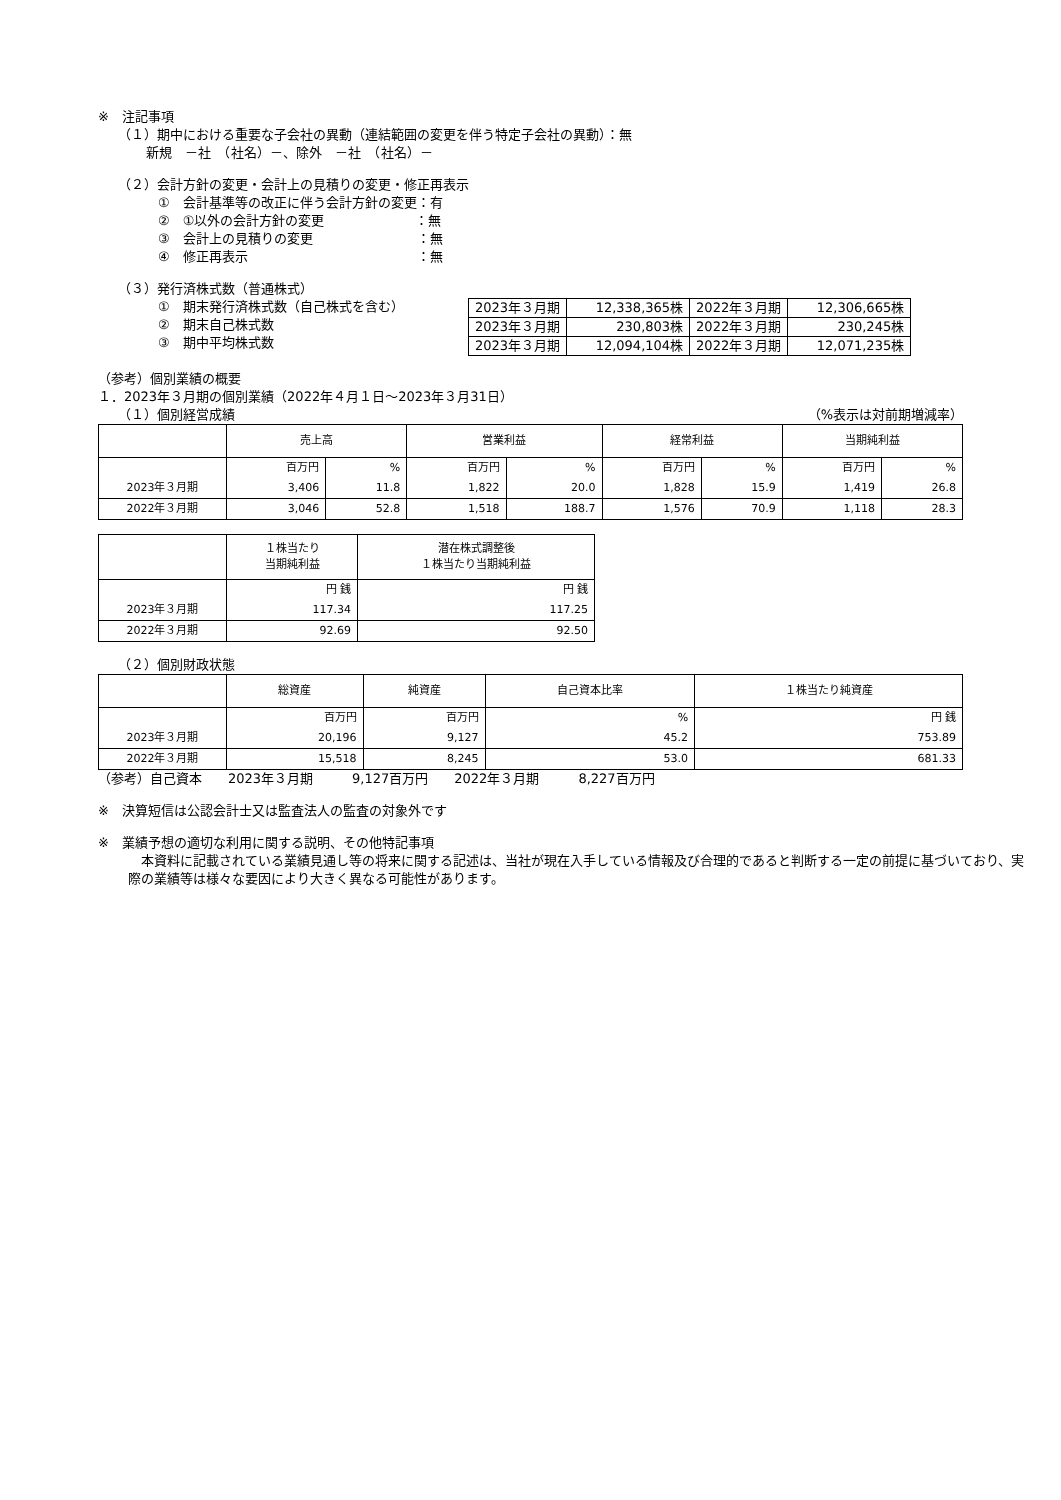※　注記事項
（１）期中における重要な子会社の異動（連結範囲の変更を伴う特定子会社の異動）：無
新規　－社　（社名）－、除外　－社　（社名）－
（２）会計方針の変更・会計上の見積りの変更・修正再表示
①　会計基準等の改正に伴う会計方針の変更：有
②　①以外の会計方針の変更　　　　　　　：無
③　会計上の見積りの変更　　　　　　　　：無
④　修正再表示　　　　　　　　　　　　　：無
（３）発行済株式数（普通株式）
①　期末発行済株式数（自己株式を含む）
②　期末自己株式数
③　期中平均株式数
| 2023年３月期 | 12,338,365株 | 2022年３月期 | 12,306,665株 |
| 2023年３月期 | 230,803株 | 2022年３月期 | 230,245株 |
| 2023年３月期 | 12,094,104株 | 2022年３月期 | 12,071,235株 |
（参考）個別業績の概要
１．2023年３月期の個別業績（2022年４月１日～2023年３月31日）
（１）個別経営成績 （%表示は対前期増減率）
| | 売上高 | | 営業利益 | | 経常利益 | | 当期純利益 | |
| --- | --- | --- | --- | --- | --- | --- | --- | --- |
| | 百万円 | % | 百万円 | % | 百万円 | % | 百万円 | % |
| 2023年３月期 | 3,406 | 11.8 | 1,822 | 20.0 | 1,828 | 15.9 | 1,419 | 26.8 |
| 2022年３月期 | 3,046 | 52.8 | 1,518 | 188.7 | 1,576 | 70.9 | 1,118 | 28.3 |
| | １株当たり 当期純利益 | 潜在株式調整後 １株当たり当期純利益 |
| --- | --- | --- |
| | 円 銭 | 円 銭 |
| 2023年３月期 | 117.34 | 117.25 |
| 2022年３月期 | 92.69 | 92.50 |
（２）個別財政状態
| | 総資産 | 純資産 | 自己資本比率 | １株当たり純資産 |
| --- | --- | --- | --- | --- |
| | 百万円 | 百万円 | % | 円 銭 |
| 2023年３月期 | 20,196 | 9,127 | 45.2 | 753.89 |
| 2022年３月期 | 15,518 | 8,245 | 53.0 | 681.33 |
（参考）自己資本　　2023年３月期　　　9,127百万円　　2022年３月期　　　8,227百万円
※　決算短信は公認会計士又は監査法人の監査の対象外です
※　業績予想の適切な利用に関する説明、その他特記事項
　本資料に記載されている業績見通し等の将来に関する記述は、当社が現在入手している情報及び合理的であると判断する一定の前提に基づいており、実際の業績等は様々な要因により大きく異なる可能性があります。